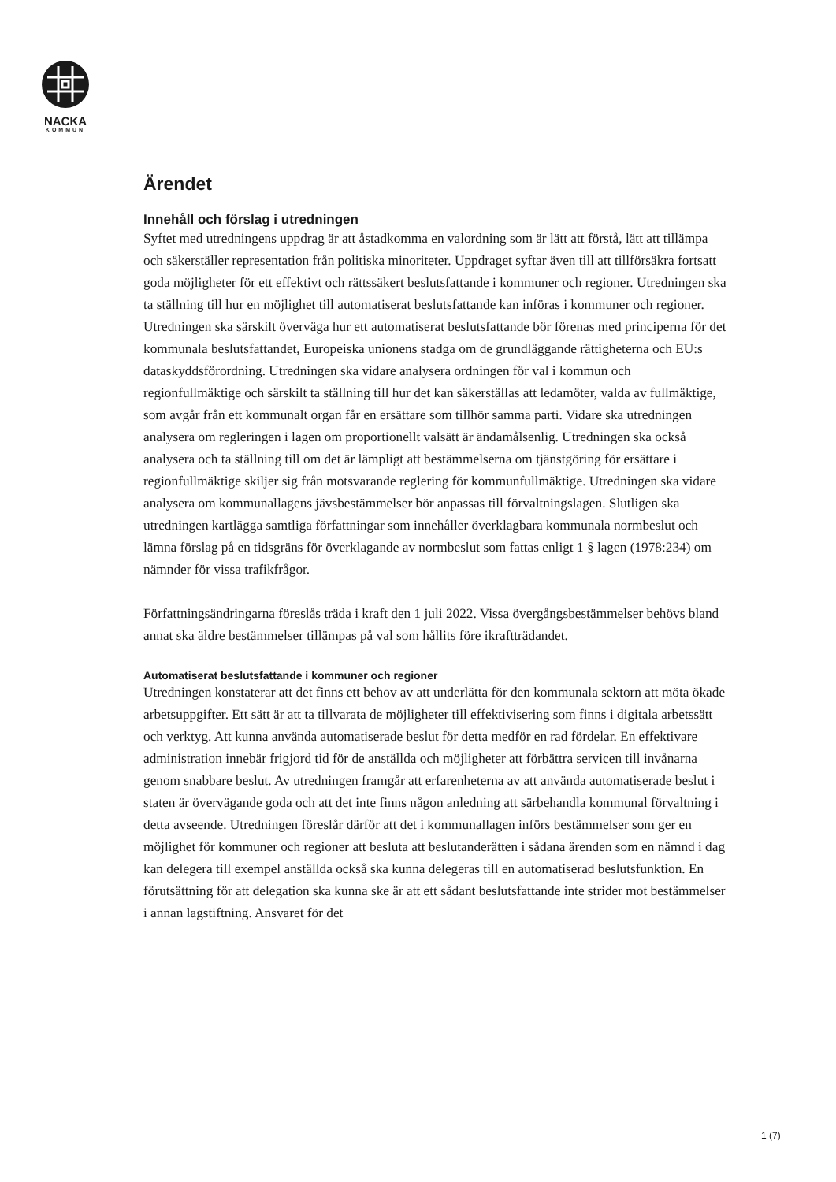NACKA
KOMMUN
Ärendet
Innehåll och förslag i utredningen
Syftet med utredningens uppdrag är att åstadkomma en valordning som är lätt att förstå, lätt att tillämpa och säkerställer representation från politiska minoriteter. Uppdraget syftar även till att tillförsäkra fortsatt goda möjligheter för ett effektivt och rättssäkert beslutsfattande i kommuner och regioner. Utredningen ska ta ställning till hur en möjlighet till automatiserat beslutsfattande kan införas i kommuner och regioner. Utredningen ska särskilt överväga hur ett automatiserat beslutsfattande bör förenas med principerna för det kommunala beslutsfattandet, Europeiska unionens stadga om de grundläggande rättigheterna och EU:s dataskyddsförordning. Utredningen ska vidare analysera ordningen för val i kommun och regionfullmäktige och särskilt ta ställning till hur det kan säkerställas att ledamöter, valda av fullmäktige, som avgår från ett kommunalt organ får en ersättare som tillhör samma parti. Vidare ska utredningen analysera om regleringen i lagen om proportionellt valsätt är ändamålsenlig. Utredningen ska också analysera och ta ställning till om det är lämpligt att bestämmelserna om tjänstgöring för ersättare i regionfullmäktige skiljer sig från motsvarande reglering för kommunfullmäktige. Utredningen ska vidare analysera om kommunallagens jävsbestämmelser bör anpassas till förvaltningslagen. Slutligen ska utredningen kartlägga samtliga författningar som innehåller överklagbara kommunala normbeslut och lämna förslag på en tidsgräns för överklagande av normbeslut som fattas enligt 1 § lagen (1978:234) om nämnder för vissa trafikfrågor.
Författningsändringarna föreslås träda i kraft den 1 juli 2022. Vissa övergångsbestämmelser behövs bland annat ska äldre bestämmelser tillämpas på val som hållits före ikraftträdandet.
Automatiserat beslutsfattande i kommuner och regioner
Utredningen konstaterar att det finns ett behov av att underlätta för den kommunala sektorn att möta ökade arbetsuppgifter. Ett sätt är att ta tillvarata de möjligheter till effektivisering som finns i digitala arbetssätt och verktyg. Att kunna använda automatiserade beslut för detta medför en rad fördelar. En effektivare administration innebär frigjord tid för de anställda och möjligheter att förbättra servicen till invånarna genom snabbare beslut. Av utredningen framgår att erfarenheterna av att använda automatiserade beslut i staten är övervägande goda och att det inte finns någon anledning att särbehandla kommunal förvaltning i detta avseende. Utredningen föreslår därför att det i kommunallagen införs bestämmelser som ger en möjlighet för kommuner och regioner att besluta att beslutanderätten i sådana ärenden som en nämnd i dag kan delegera till exempel anställda också ska kunna delegeras till en automatiserad beslutsfunktion. En förutsättning för att delegation ska kunna ske är att ett sådant beslutsfattande inte strider mot bestämmelser i annan lagstiftning. Ansvaret för det
1 (7)